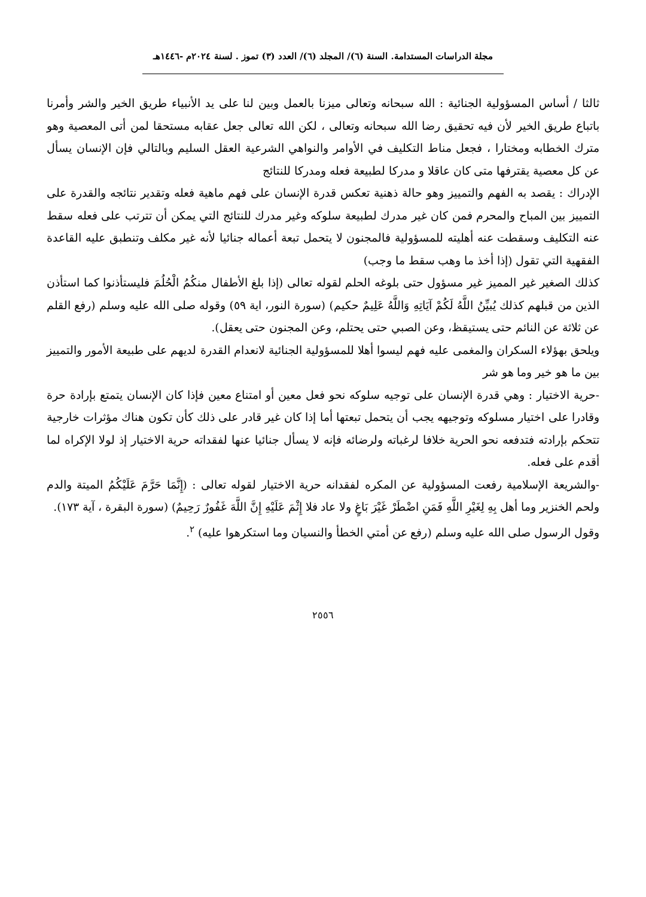مجلة الدراسات المستدامة. السنة (٦)/ المجلد (٦)/ العدد (٣) تموز . لسنة ٢٠٢٤م -١٤٤٦هـ
ثالثا / أساس المسؤولية الجنائية : الله سبحانه وتعالى ميزنا بالعمل وبين لنا على يد الأنبياء طريق الخير والشر وأمرنا باتباع طريق الخير لأن فيه تحقيق رضا الله سبحانه وتعالى ، لكن الله تعالى جعل عقابه مستحقا لمن أتى المعصية وهو مترك الخطابه ومختارا ، فجعل مناط التكليف في الأوامر والنواهي الشرعية العقل السليم وبالتالي فإن الإنسان يسأل عن كل معصية يقترفها متى كان عاقلا و مدركا لطبيعة فعله ومدركا للنتائج
الإدراك : يقصد به الفهم والتمييز وهو حالة ذهنية تعكس قدرة الإنسان على فهم ماهية فعله وتقدير نتائجه والقدرة على التمييز بين المباح والمحرم فمن كان غير مدرك لطبيعة سلوكه وغير مدرك للنتائج التي يمكن أن تترتب على فعله سقط عنه التكليف وسقطت عنه أهليته للمسؤولية فالمجنون لا يتحمل تبعة أعماله جنائيا لأنه غير مكلف وتنطبق عليه القاعدة الفقهية التي تقول (إذا أخذ ما وهب سقط ما وجب)
كذلك الصغير غير المميز غير مسؤول حتى بلوغه الحلم لقوله تعالى (إذا بلغ الأطفال منكُمُ الْحُلُمَ فليستأذنوا كما استأذن الذين من قبلهم كذلك يُبيِّنُ اللَّهُ لَكُمْ آيَاتِهِ وَاللَّهُ عَلِيمٌ حكيم) (سورة النور، اية ٥٩) وقوله صلى الله عليه وسلم (رفع القلم عن ثلاثة عن النائم حتى يستيقظ، وعن الصبي حتى يحتلم، وعن المجنون حتى يعقل).
ويلحق بهؤلاء السكران والمغمى عليه فهم ليسوا أهلا للمسؤولية الجنائية لانعدام القدرة لديهم على طبيعة الأمور والتمييز بين ما هو خير وما هو شر
-حرية الاختيار : وهي قدرة الإنسان على توجيه سلوكه نحو فعل معين أو امتناع معين فإذا كان الإنسان يتمتع بإرادة حرة وقادرا على اختيار مسلوكه وتوجيهه يجب أن يتحمل تبعتها أما إذا كان غير قادر على ذلك كأن تكون هناك مؤثرات خارجية تتحكم بإرادته فتدفعه نحو الحرية خلافا لرغباته ولرضائه فإنه لا يسأل جنائيا عنها لفقداته حرية الاختيار إذ لولا الإكراه لما أقدم على فعله.
-والشريعة الإسلامية رفعت المسؤولية عن المكره لفقدانه حرية الاختيار لقوله تعالى : (إِنَّمَا حَرَّمَ عَلَيْكُمُ الميتة والدم ولحم الخنزير وما أهل بِهِ لِغَيْرِ اللَّهِ فَمَنِ اضْطَرْ غَيْرَ بَاغٍ ولا عاد فلا إِثْمَ عَلَيْهِ إِنَّ اللَّهَ غَفُورٌ رَحِيمٌ) (سورة البقرة ، آية ١٧٣).
وقول الرسول صلى الله عليه وسلم (رفع عن أمتي الخطأ والنسيان وما استكرهوا عليه) <sup>٢</sup>.
٢٥٥٦